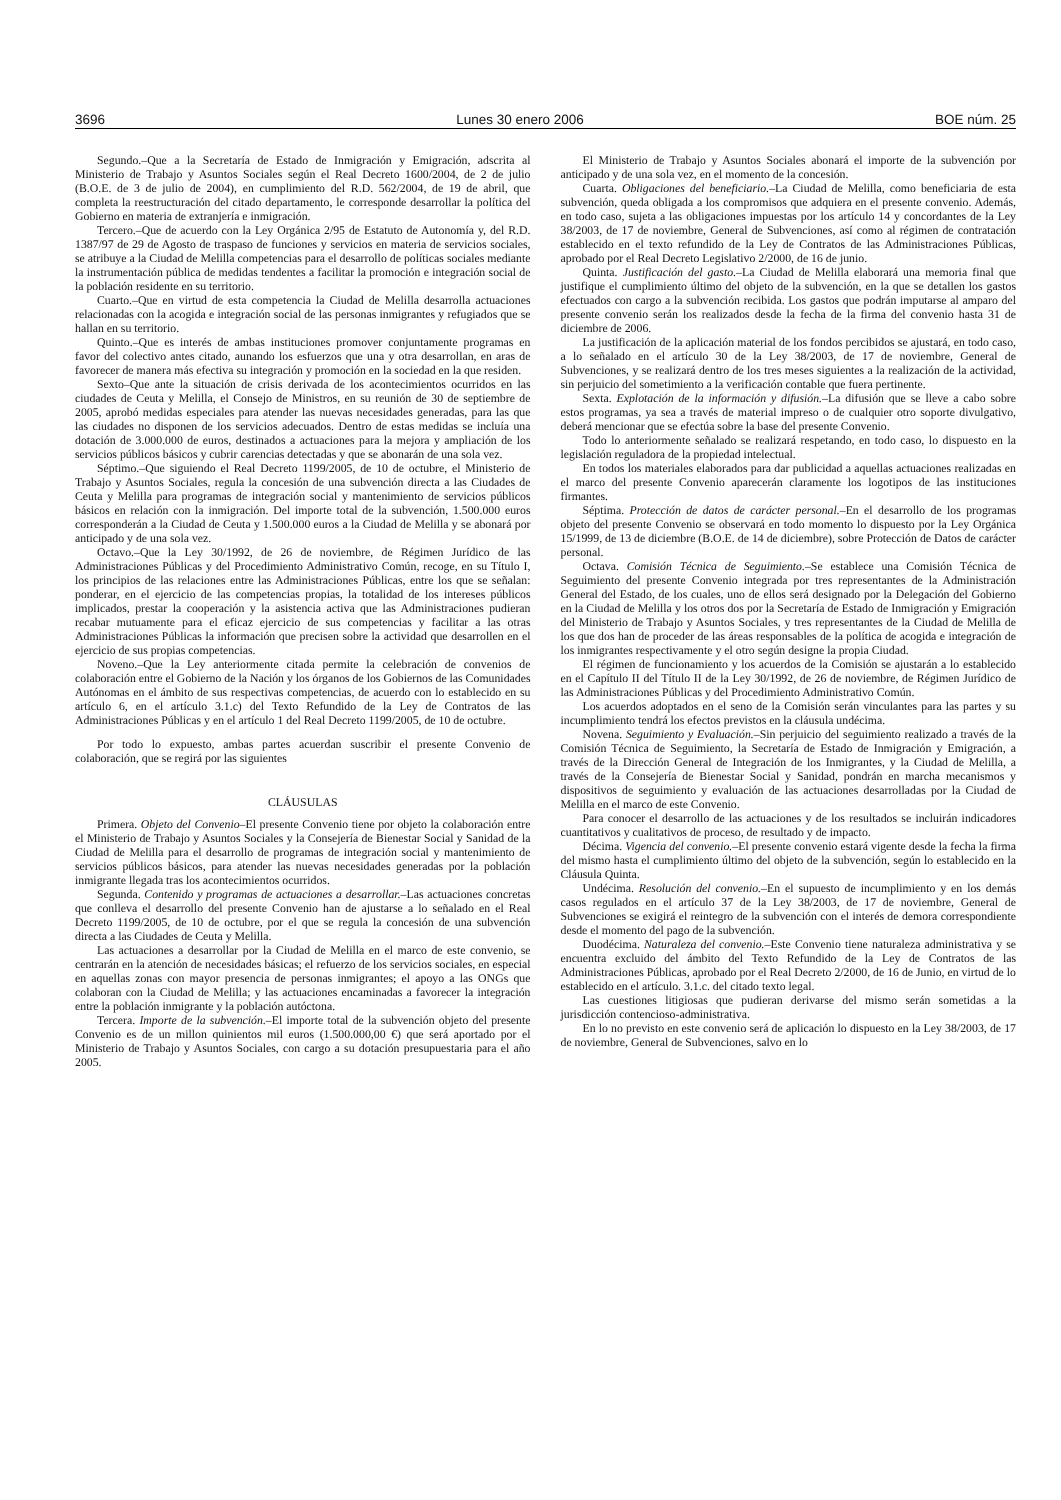3696 Lunes 30 enero 2006 BOE núm. 25
Segundo.–Que a la Secretaría de Estado de Inmigración y Emigración, adscrita al Ministerio de Trabajo y Asuntos Sociales según el Real Decreto 1600/2004, de 2 de julio (B.O.E. de 3 de julio de 2004), en cumplimiento del R.D. 562/2004, de 19 de abril, que completa la reestructuración del citado departamento, le corresponde desarrollar la política del Gobierno en materia de extranjería e inmigración.
Tercero.–Que de acuerdo con la Ley Orgánica 2/95 de Estatuto de Autonomía y, del R.D. 1387/97 de 29 de Agosto de traspaso de funciones y servicios en materia de servicios sociales, se atribuye a la Ciudad de Melilla competencias para el desarrollo de políticas sociales mediante la instrumentación pública de medidas tendentes a facilitar la promoción e integración social de la población residente en su territorio.
Cuarto.–Que en virtud de esta competencia la Ciudad de Melilla desarrolla actuaciones relacionadas con la acogida e integración social de las personas inmigrantes y refugiados que se hallan en su territorio.
Quinto.–Que es interés de ambas instituciones promover conjuntamente programas en favor del colectivo antes citado, aunando los esfuerzos que una y otra desarrollan, en aras de favorecer de manera más efectiva su integración y promoción en la sociedad en la que residen.
Sexto–Que ante la situación de crisis derivada de los acontecimientos ocurridos en las ciudades de Ceuta y Melilla, el Consejo de Ministros, en su reunión de 30 de septiembre de 2005, aprobó medidas especiales para atender las nuevas necesidades generadas, para las que las ciudades no disponen de los servicios adecuados. Dentro de estas medidas se incluía una dotación de 3.000.000 de euros, destinados a actuaciones para la mejora y ampliación de los servicios públicos básicos y cubrir carencias detectadas y que se abonarán de una sola vez.
Séptimo.–Que siguiendo el Real Decreto 1199/2005, de 10 de octubre, el Ministerio de Trabajo y Asuntos Sociales, regula la concesión de una subvención directa a las Ciudades de Ceuta y Melilla para programas de integración social y mantenimiento de servicios públicos básicos en relación con la inmigración. Del importe total de la subvención, 1.500.000 euros corresponderán a la Ciudad de Ceuta y 1.500.000 euros a la Ciudad de Melilla y se abonará por anticipado y de una sola vez.
Octavo.–Que la Ley 30/1992, de 26 de noviembre, de Régimen Jurídico de las Administraciones Públicas y del Procedimiento Administrativo Común, recoge, en su Título I, los principios de las relaciones entre las Administraciones Públicas, entre los que se señalan: ponderar, en el ejercicio de las competencias propias, la totalidad de los intereses públicos implicados, prestar la cooperación y la asistencia activa que las Administraciones pudieran recabar mutuamente para el eficaz ejercicio de sus competencias y facilitar a las otras Administraciones Públicas la información que precisen sobre la actividad que desarrollen en el ejercicio de sus propias competencias.
Noveno.–Que la Ley anteriormente citada permite la celebración de convenios de colaboración entre el Gobierno de la Nación y los órganos de los Gobiernos de las Comunidades Autónomas en el ámbito de sus respectivas competencias, de acuerdo con lo establecido en su artículo 6, en el artículo 3.1.c) del Texto Refundido de la Ley de Contratos de las Administraciones Públicas y en el artículo 1 del Real Decreto 1199/2005, de 10 de octubre.
Por todo lo expuesto, ambas partes acuerdan suscribir el presente Convenio de colaboración, que se regirá por las siguientes
CLÁUSULAS
Primera. Objeto del Convenio–El presente Convenio tiene por objeto la colaboración entre el Ministerio de Trabajo y Asuntos Sociales y la Consejería de Bienestar Social y Sanidad de la Ciudad de Melilla para el desarrollo de programas de integración social y mantenimiento de servicios públicos básicos, para atender las nuevas necesidades generadas por la población inmigrante llegada tras los acontecimientos ocurridos.
Segunda. Contenido y programas de actuaciones a desarrollar.–Las actuaciones concretas que conlleva el desarrollo del presente Convenio han de ajustarse a lo señalado en el Real Decreto 1199/2005, de 10 de octubre, por el que se regula la concesión de una subvención directa a las Ciudades de Ceuta y Melilla.
Las actuaciones a desarrollar por la Ciudad de Melilla en el marco de este convenio, se centrarán en la atención de necesidades básicas; el refuerzo de los servicios sociales, en especial en aquellas zonas con mayor presencia de personas inmigrantes; el apoyo a las ONGs que colaboran con la Ciudad de Melilla; y las actuaciones encaminadas a favorecer la integración entre la población inmigrante y la población autóctona.
Tercera. Importe de la subvención.–El importe total de la subvención objeto del presente Convenio es de un millon quinientos mil euros (1.500.000,00 €) que será aportado por el Ministerio de Trabajo y Asuntos Sociales, con cargo a su dotación presupuestaria para el año 2005.
El Ministerio de Trabajo y Asuntos Sociales abonará el importe de la subvención por anticipado y de una sola vez, en el momento de la concesión.
Cuarta. Obligaciones del beneficiario.–La Ciudad de Melilla, como beneficiaria de esta subvención, queda obligada a los compromisos que adquiera en el presente convenio. Además, en todo caso, sujeta a las obligaciones impuestas por los artículo 14 y concordantes de la Ley 38/2003, de 17 de noviembre, General de Subvenciones, así como al régimen de contratación establecido en el texto refundido de la Ley de Contratos de las Administraciones Públicas, aprobado por el Real Decreto Legislativo 2/2000, de 16 de junio.
Quinta. Justificación del gasto.–La Ciudad de Melilla elaborará una memoria final que justifique el cumplimiento último del objeto de la subvención, en la que se detallen los gastos efectuados con cargo a la subvención recibida. Los gastos que podrán imputarse al amparo del presente convenio serán los realizados desde la fecha de la firma del convenio hasta 31 de diciembre de 2006.
La justificación de la aplicación material de los fondos percibidos se ajustará, en todo caso, a lo señalado en el artículo 30 de la Ley 38/2003, de 17 de noviembre, General de Subvenciones, y se realizará dentro de los tres meses siguientes a la realización de la actividad, sin perjuicio del sometimiento a la verificación contable que fuera pertinente.
Sexta. Explotación de la información y difusión.–La difusión que se lleve a cabo sobre estos programas, ya sea a través de material impreso o de cualquier otro soporte divulgativo, deberá mencionar que se efectúa sobre la base del presente Convenio.
Todo lo anteriormente señalado se realizará respetando, en todo caso, lo dispuesto en la legislación reguladora de la propiedad intelectual.
En todos los materiales elaborados para dar publicidad a aquellas actuaciones realizadas en el marco del presente Convenio aparecerán claramente los logotipos de las instituciones firmantes.
Séptima. Protección de datos de carácter personal.–En el desarrollo de los programas objeto del presente Convenio se observará en todo momento lo dispuesto por la Ley Orgánica 15/1999, de 13 de diciembre (B.O.E. de 14 de diciembre), sobre Protección de Datos de carácter personal.
Octava. Comisión Técnica de Seguimiento.–Se establece una Comisión Técnica de Seguimiento del presente Convenio integrada por tres representantes de la Administración General del Estado, de los cuales, uno de ellos será designado por la Delegación del Gobierno en la Ciudad de Melilla y los otros dos por la Secretaría de Estado de Inmigración y Emigración del Ministerio de Trabajo y Asuntos Sociales, y tres representantes de la Ciudad de Melilla de los que dos han de proceder de las áreas responsables de la política de acogida e integración de los inmigrantes respectivamente y el otro según designe la propia Ciudad.
El régimen de funcionamiento y los acuerdos de la Comisión se ajustarán a lo establecido en el Capítulo II del Título II de la Ley 30/1992, de 26 de noviembre, de Régimen Jurídico de las Administraciones Públicas y del Procedimiento Administrativo Común.
Los acuerdos adoptados en el seno de la Comisión serán vinculantes para las partes y su incumplimiento tendrá los efectos previstos en la cláusula undécima.
Novena. Seguimiento y Evaluación.–Sin perjuicio del seguimiento realizado a través de la Comisión Técnica de Seguimiento, la Secretaría de Estado de Inmigración y Emigración, a través de la Dirección General de Integración de los Inmigrantes, y la Ciudad de Melilla, a través de la Consejería de Bienestar Social y Sanidad, pondrán en marcha mecanismos y dispositivos de seguimiento y evaluación de las actuaciones desarrolladas por la Ciudad de Melilla en el marco de este Convenio.
Para conocer el desarrollo de las actuaciones y de los resultados se incluirán indicadores cuantitativos y cualitativos de proceso, de resultado y de impacto.
Décima. Vigencia del convenio.–El presente convenio estará vigente desde la fecha la firma del mismo hasta el cumplimiento último del objeto de la subvención, según lo establecido en la Cláusula Quinta.
Undécima. Resolución del convenio.–En el supuesto de incumplimiento y en los demás casos regulados en el artículo 37 de la Ley 38/2003, de 17 de noviembre, General de Subvenciones se exigirá el reintegro de la subvención con el interés de demora correspondiente desde el momento del pago de la subvención.
Duodécima. Naturaleza del convenio.–Este Convenio tiene naturaleza administrativa y se encuentra excluido del ámbito del Texto Refundido de la Ley de Contratos de las Administraciones Públicas, aprobado por el Real Decreto 2/2000, de 16 de Junio, en virtud de lo establecido en el artículo. 3.1.c. del citado texto legal.
Las cuestiones litigiosas que pudieran derivarse del mismo serán sometidas a la jurisdicción contencioso-administrativa.
En lo no previsto en este convenio será de aplicación lo dispuesto en la Ley 38/2003, de 17 de noviembre, General de Subvenciones, salvo en lo